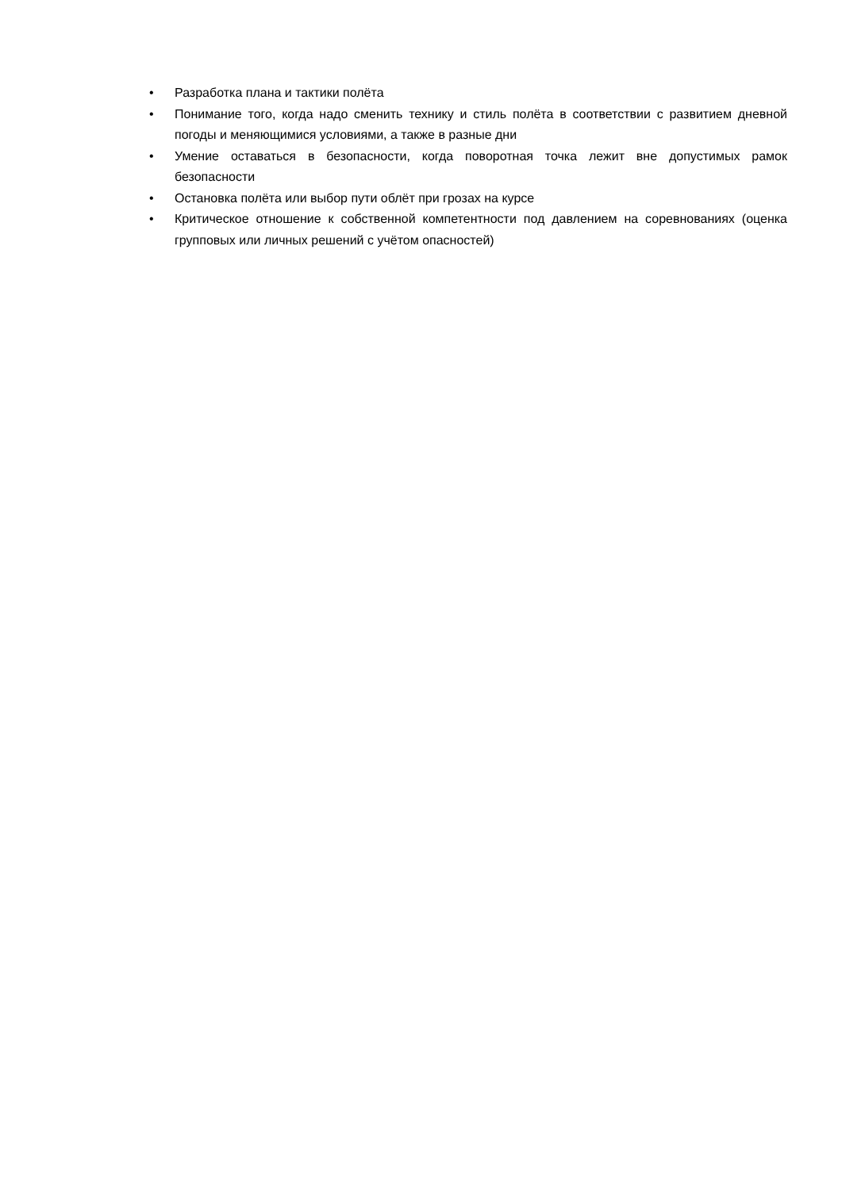• Разработка плана и тактики полёта
• Понимание того, когда надо сменить технику и стиль полёта в соответствии с развитием дневной погоды и меняющимися условиями, а также в разные дни
• Умение оставаться в безопасности, когда поворотная точка лежит вне допустимых рамок безопасности
• Остановка полёта или выбор пути облёт при грозах на курсе
• Критическое отношение к собственной компетентности под давлением на соревнованиях (оценка групповых или личных решений с учётом опасностей)